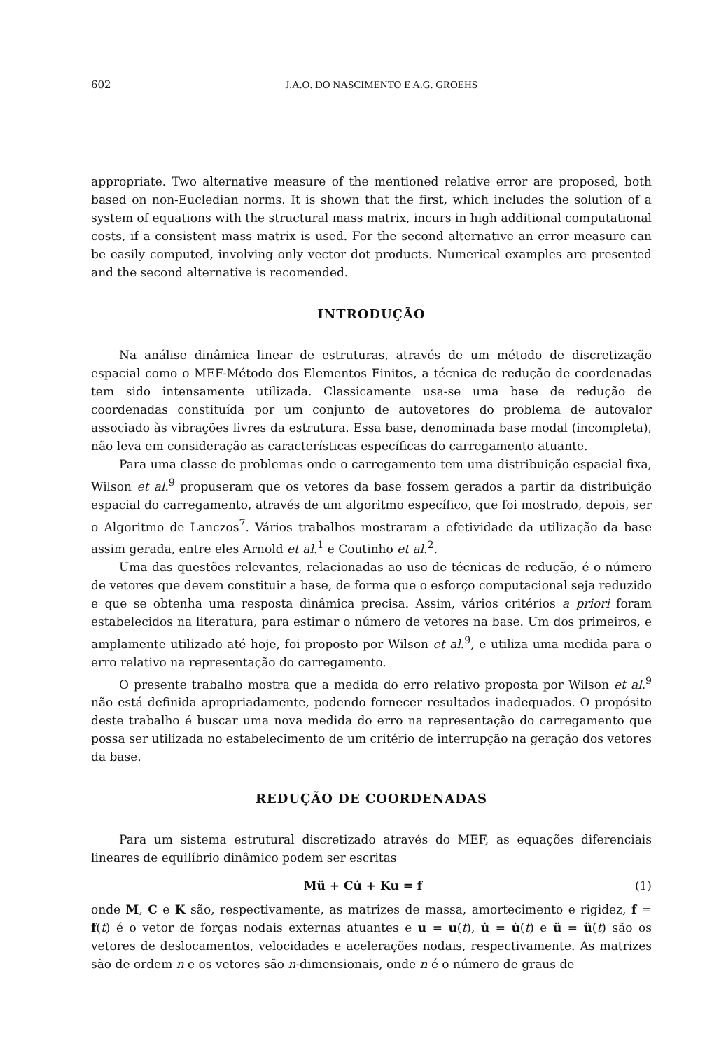602 J.A.O. DO NASCIMENTO E A.G. GROEHS
appropriate. Two alternative measure of the mentioned relative error are proposed, both based on non-Eucledian norms. It is shown that the first, which includes the solution of a system of equations with the structural mass matrix, incurs in high additional computational costs, if a consistent mass matrix is used. For the second alternative an error measure can be easily computed, involving only vector dot products. Numerical examples are presented and the second alternative is recomended.
INTRODUÇÃO
Na análise dinâmica linear de estruturas, através de um método de discretização espacial como o MEF-Método dos Elementos Finitos, a técnica de redução de coordenadas tem sido intensamente utilizada. Classicamente usa-se uma base de redução de coordenadas constituída por um conjunto de autovetores do problema de autovalor associado às vibrações livres da estrutura. Essa base, denominada base modal (incompleta), não leva em consideração as características específicas do carregamento atuante.
Para uma classe de problemas onde o carregamento tem uma distribuição espacial fixa, Wilson et al.<sup>9</sup> propuseram que os vetores da base fossem gerados a partir da distribuição espacial do carregamento, através de um algoritmo específico, que foi mostrado, depois, ser o Algoritmo de Lanczos<sup>7</sup>. Vários trabalhos mostraram a efetividade da utilização da base assim gerada, entre eles Arnold et al.<sup>1</sup> e Coutinho et al.<sup>2</sup>.
Uma das questões relevantes, relacionadas ao uso de técnicas de redução, é o número de vetores que devem constituir a base, de forma que o esforço computacional seja reduzido e que se obtenha uma resposta dinâmica precisa. Assim, vários critérios a priori foram estabelecidos na literatura, para estimar o número de vetores na base. Um dos primeiros, e amplamente utilizado até hoje, foi proposto por Wilson et al.<sup>9</sup>, e utiliza uma medida para o erro relativo na representação do carregamento.
O presente trabalho mostra que a medida do erro relativo proposta por Wilson et al.<sup>9</sup> não está definida apropriadamente, podendo fornecer resultados inadequados. O propósito deste trabalho é buscar uma nova medida do erro na representação do carregamento que possa ser utilizada no estabelecimento de um critério de interrupção na geração dos vetores da base.
REDUÇÃO DE COORDENADAS
Para um sistema estrutural discretizado através do MEF, as equações diferenciais lineares de equilíbrio dinâmico podem ser escritas
Mü + Cu̇ + Ku = f (1)
onde M, C e K são, respectivamente, as matrizes de massa, amortecimento e rigidez, f = f(t) é o vetor de forças nodais externas atuantes e u = u(t), u̇ = u̇(t) e ü = ü(t) são os vetores de deslocamentos, velocidades e acelerações nodais, respectivamente. As matrizes são de ordem n e os vetores são n-dimensionais, onde n é o número de graus de